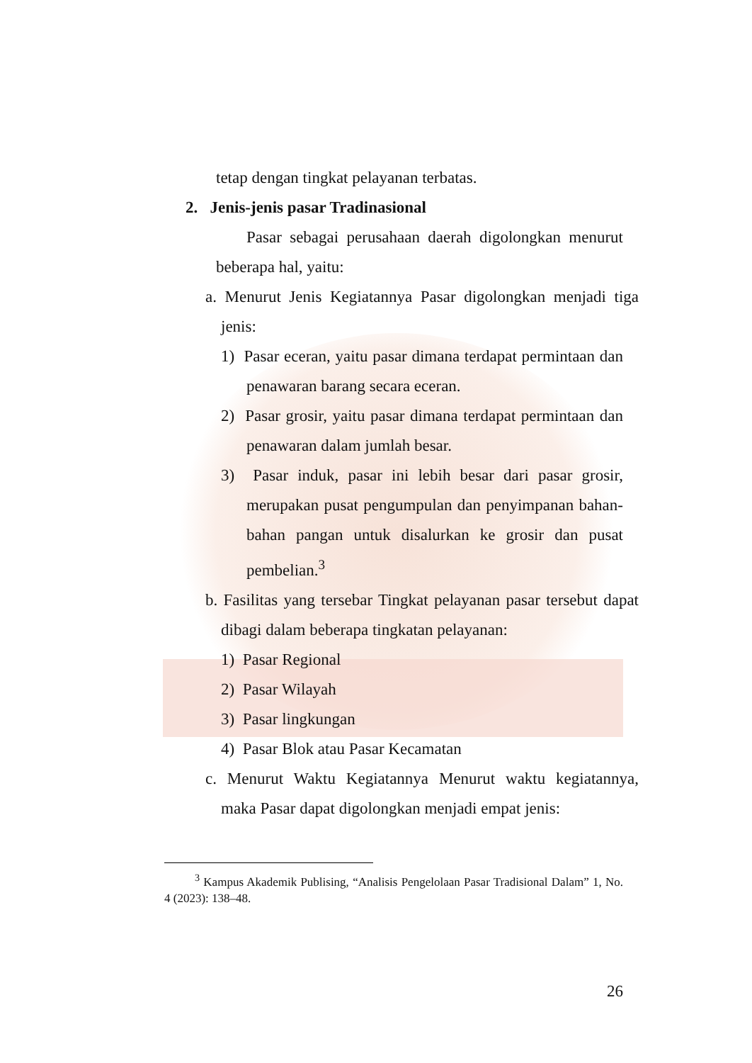tetap dengan tingkat pelayanan terbatas.
2. Jenis-jenis pasar Tradinasional
Pasar sebagai perusahaan daerah digolongkan menurut beberapa hal, yaitu:
a. Menurut Jenis Kegiatannya Pasar digolongkan menjadi tiga jenis:
1) Pasar eceran, yaitu pasar dimana terdapat permintaan dan penawaran barang secara eceran.
2) Pasar grosir, yaitu pasar dimana terdapat permintaan dan penawaran dalam jumlah besar.
3) Pasar induk, pasar ini lebih besar dari pasar grosir, merupakan pusat pengumpulan dan penyimpanan bahan-bahan pangan untuk disalurkan ke grosir dan pusat pembelian.<sup>3</sup>
b. Fasilitas yang tersebar Tingkat pelayanan pasar tersebut dapat dibagi dalam beberapa tingkatan pelayanan:
1) Pasar Regional
2) Pasar Wilayah
3) Pasar lingkungan
4) Pasar Blok atau Pasar Kecamatan
c. Menurut Waktu Kegiatannya Menurut waktu kegiatannya, maka Pasar dapat digolongkan menjadi empat jenis:
<sup>3</sup> Kampus Akademik Publising, “Analisis Pengelolaan Pasar Tradisional Dalam” 1, No. 4 (2023): 138–48.
26